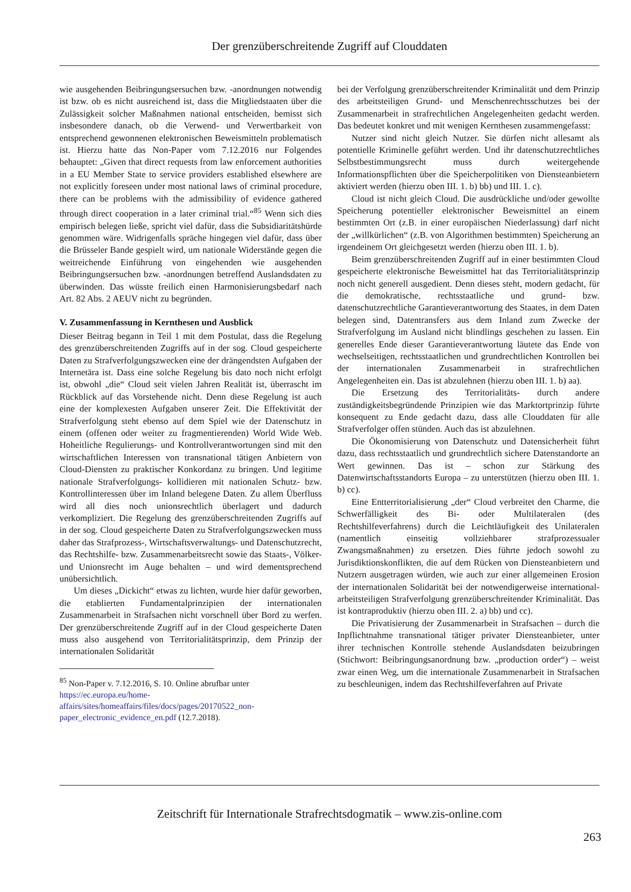Der grenzüberschreitende Zugriff auf Clouddaten
wie ausgehenden Beibringungsersuchen bzw. -anordnungen notwendig ist bzw. ob es nicht ausreichend ist, dass die Mitgliedstaaten über die Zulässigkeit solcher Maßnahmen national entscheiden, bemisst sich insbesondere danach, ob die Verwend- und Verwertbarkeit von entsprechend gewonnenen elektronischen Beweismitteln problematisch ist. Hierzu hatte das Non-Paper vom 7.12.2016 nur Folgendes behauptet: „Given that direct requests from law enforcement authorities in a EU Member State to service providers established elsewhere are not explicitly foreseen under most national laws of criminal procedure, there can be problems with the admissibility of evidence gathered through direct cooperation in a later criminal trial.“<sup>85</sup> Wenn sich dies empirisch belegen ließe, spricht viel dafür, dass die Subsidiaritätshürde genommen wäre. Widrigenfalls spräche hingegen viel dafür, dass über die Brüsseler Bande gespielt wird, um nationale Widerstände gegen die weitreichende Einführung von eingehenden wie ausgehenden Beibringungsersuchen bzw. -anordnungen betreffend Auslandsdaten zu überwinden. Das wüsste freilich einen Harmonisierungsbedarf nach Art. 82 Abs. 2 AEUV nicht zu begründen.
V. Zusammenfassung in Kernthesen und Ausblick
Dieser Beitrag begann in Teil 1 mit dem Postulat, dass die Regelung des grenzüberschreitenden Zugriffs auf in der sog. Cloud gespeicherte Daten zu Strafverfolgungszwecken eine der drängendsten Aufgaben der Internetära ist. Dass eine solche Regelung bis dato noch nicht erfolgt ist, obwohl „die“ Cloud seit vielen Jahren Realität ist, überrascht im Rückblick auf das Vorstehende nicht. Denn diese Regelung ist auch eine der komplexesten Aufgaben unserer Zeit. Die Effektivität der Strafverfolgung steht ebenso auf dem Spiel wie der Datenschutz in einem (offenen oder weiter zu fragmentierenden) World Wide Web. Hoheitliche Regulierungs- und Kontrollverantwortungen sind mit den wirtschaftlichen Interessen von transnational tätigen Anbietern von Cloud-Diensten zu praktischer Konkordanz zu bringen. Und legitime nationale Strafverfolgungs- kollidieren mit nationalen Schutz- bzw. Kontrollinteressen über im Inland belegene Daten. Zu allem Überfluss wird all dies noch unionsrechtlich überlagert und dadurch verkompliziert. Die Regelung des grenzüberschreitenden Zugriffs auf in der sog. Cloud gespeicherte Daten zu Strafverfolgungszwecken muss daher das Strafprozess-, Wirtschaftsverwaltungs- und Datenschutzrecht, das Rechtshilfe- bzw. Zusammenarbeitsrecht sowie das Staats-, Völker- und Unionsrecht im Auge behalten – und wird dementsprechend unübersichtlich.
Um dieses „Dickicht“ etwas zu lichten, wurde hier dafür geworben, die etablierten Fundamentalprinzipien der internationalen Zusammenarbeit in Strafsachen nicht vorschnell über Bord zu werfen. Der grenzüberschreitende Zugriff auf in der Cloud gespeicherte Daten muss also ausgehend von Territorialitätsprinzip, dem Prinzip der internationalen Solidarität
<sup>85</sup> Non-Paper v. 7.12.2016, S. 10. Online abrufbar unter https://ec.europa.eu/home-affairs/sites/homeaffairs/files/docs/pages/20170522_non-paper_electronic_evidence_en.pdf (12.7.2018).
bei der Verfolgung grenzüberschreitender Kriminalität und dem Prinzip des arbeitsteiligen Grund- und Menschenrechtsschutzes bei der Zusammenarbeit in strafrechtlichen Angelegenheiten gedacht werden. Das bedeutet konkret und mit wenigen Kernthesen zusammengefasst:
Nutzer sind nicht gleich Nutzer. Sie dürfen nicht allesamt als potentielle Kriminelle geführt werden. Und ihr datenschutzrechtliches Selbstbestimmungsrecht muss durch weitergehende Informationspflichten über die Speicherpolitiken von Diensteanbietern aktiviert werden (hierzu oben III. 1. b) bb) und III. 1. c).
Cloud ist nicht gleich Cloud. Die ausdrückliche und/oder gewollte Speicherung potentieller elektronischer Beweismittel an einem bestimmten Ort (z.B. in einer europäischen Niederlassung) darf nicht der „willkürlichen“ (z.B. von Algorithmen bestimmten) Speicherung an irgendeinem Ort gleichgesetzt werden (hierzu oben III. 1. b).
Beim grenzüberschreitenden Zugriff auf in einer bestimmten Cloud gespeicherte elektronische Beweismittel hat das Territorialitätsprinzip noch nicht generell ausgedient. Denn dieses steht, modern gedacht, für die demokratische, rechtsstaatliche und grund- bzw. datenschutzrechtliche Garantieverantwortung des Staates, in dem Daten belegen sind, Datentransfers aus dem Inland zum Zwecke der Strafverfolgung im Ausland nicht blindlings geschehen zu lassen. Ein generelles Ende dieser Garantieverantwortung läutete das Ende von wechselseitigen, rechtsstaatlichen und grundrechtlichen Kontrollen bei der internationalen Zusammenarbeit in strafrechtlichen Angelegenheiten ein. Das ist abzulehnen (hierzu oben III. 1. b) aa).
Die Ersetzung des Territorialitäts- durch andere zuständigkeitsbegründende Prinzipien wie das Marktortprinzip führte konsequent zu Ende gedacht dazu, dass alle Clouddaten für alle Strafverfolger offen stünden. Auch das ist abzulehnen.
Die Ökonomisierung von Datenschutz und Datensicherheit führt dazu, dass rechtsstaatlich und grundrechtlich sichere Datenstandorte an Wert gewinnen. Das ist – schon zur Stärkung des Datenwirtschaftsstandorts Europa – zu unterstützen (hierzu oben III. 1. b) cc).
Eine Entterritorialisierung „der“ Cloud verbreitet den Charme, die Schwerfälligkeit des Bi- oder Multilateralen (des Rechtshilfeverfahrens) durch die Leichtläufigkeit des Unilateralen (namentlich einseitig vollziehbarer strafprozessualer Zwangsmaßnahmen) zu ersetzen. Dies führte jedoch sowohl zu Jurisdiktionskonflikten, die auf dem Rücken von Diensteanbietern und Nutzern ausgetragen würden, wie auch zur einer allgemeinen Erosion der internationalen Solidarität bei der notwendigerweise international-arbeitsteiligen Strafverfolgung grenzüberschreitender Kriminalität. Das ist kontraproduktiv (hierzu oben III. 2. a) bb) und cc).
Die Privatisierung der Zusammenarbeit in Strafsachen – durch die Inpflichtnahme transnational tätiger privater Diensteanbieter, unter ihrer technischen Kontrolle stehende Auslandsdaten beizubringen (Stichwort: Beibringungsanordnung bzw. „production order“) – weist zwar einen Weg, um die internationale Zusammenarbeit in Strafsachen zu beschleunigen, indem das Rechtshilfeverfahren auf Private
Zeitschrift für Internationale Strafrechtsdogmatik – www.zis-online.com
263